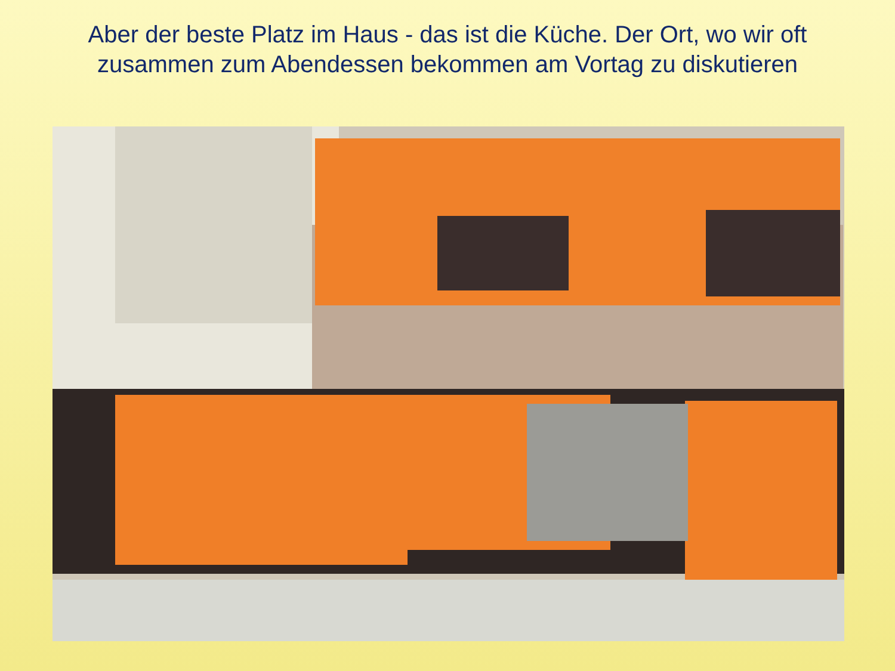Aber der beste Platz im Haus - das ist die Küche. Der Ort, wo wir oft zusammen zum Abendessen bekommen am Vortag zu diskutieren